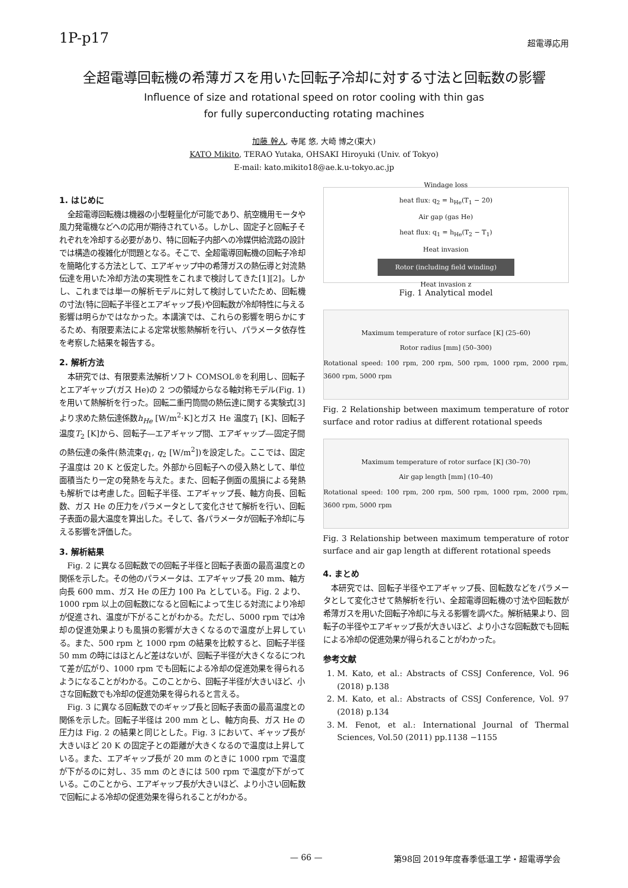1P-p17
超電導応用
全超電導回転機の希薄ガスを用いた回転子冷却に対する寸法と回転数の影響
Influence of size and rotational speed on rotor cooling with thin gas
for fully superconducting rotating machines
加藤 幹人, 寺尾 悠, 大崎 博之(東大)
KATO Mikito, TERAO Yutaka, OHSAKI Hiroyuki (Univ. of Tokyo)
E-mail: kato.mikito18@ae.k.u-tokyo.ac.jp
1. はじめに
全超電導回転機は機器の小型軽量化が可能であり、航空機用モータや風力発電機などへの応用が期待されている。しかし、固定子と回転子それぞれを冷却する必要があり、特に回転子内部への冷媒供給流路の設計では構造の複雑化が問題となる。そこで、全超電導回転機の回転子冷却を簡略化する方法として、エアギャップ中の希薄ガスの熱伝導と対流熱伝達を用いた冷却方法の実現性をこれまで検討してきた[1][2]。しかし、これまでは単一の解析モデルに対して検討していたため、回転機の寸法(特に回転子半径とエアギャップ長)や回転数が冷却特性に与える影響は明らかではなかった。本講演では、これらの影響を明らかにするため、有限要素法による定常状態熱解析を行い、パラメータ依存性を考察した結果を報告する。
2. 解析方法
本研究では、有限要素法解析ソフト COMSOL®を利用し、回転子とエアギャップ(ガス He)の 2 つの領域からなる軸対称モデル(Fig. 1)を用いて熱解析を行った。回転二重円筒間の熱伝達に関する実験式[3]より求めた熱伝達係数h<sub>He</sub> [W/m<sup>2</sup>·K]とガス He 温度T<sub>1</sub> [K]、回転子温度T<sub>2</sub> [K]から、回転子―エアギャップ間、エアギャップ―固定子間の熱伝達の条件(熱流束q<sub>1</sub>, q<sub>2</sub> [W/m<sup>2</sup>])を設定した。ここでは、固定子温度は 20 K と仮定した。外部から回転子への侵入熱として、単位面積当たり一定の発熱を与えた。また、回転子側面の風損による発熱も解析では考慮した。回転子半径、エアギャップ長、軸方向長、回転数、ガス He の圧力をパラメータとして変化させて解析を行い、回転子表面の最大温度を算出した。そして、各パラメータが回転子冷却に与える影響を評価した。
3. 解析結果
Fig. 2 に異なる回転数での回転子半径と回転子表面の最高温度との関係を示した。その他のパラメータは、エアギャップ長 20 mm、軸方向長 600 mm、ガス He の圧力 100 Pa としている。Fig. 2 より、1000 rpm 以上の回転数になると回転によって生じる対流により冷却が促進され、温度が下がることがわかる。ただし、5000 rpm では冷却の促進効果よりも風損の影響が大きくなるので温度が上昇している。また、500 rpm と 1000 rpm の結果を比較すると、回転子半径 50 mm の時にはほとんど差はないが、回転子半径が大きくなるにつれて差が広がり、1000 rpm でも回転による冷却の促進効果を得られるようになることがわかる。このことから、回転子半径が大きいほど、小さな回転数でも冷却の促進効果を得られると言える。
Fig. 3 に異なる回転数でのギャップ長と回転子表面の最高温度との関係を示した。回転子半径は 200 mm とし、軸方向長、ガス He の圧力は Fig. 2 の結果と同じとした。Fig. 3 において、ギャップ長が大きいほど 20 K の固定子との距離が大きくなるので温度は上昇している。また、エアギャップ長が 20 mm のときに 1000 rpm で温度が下がるのに対し、35 mm のときには 500 rpm で温度が下がっている。このことから、エアギャップ長が大きいほど、より小さい回転数で回転による冷却の促進効果を得られることがわかる。
Windage loss
heat flux: q<sub>2</sub> = h<sub>He</sub>(T<sub>1</sub> − 20)
Air gap (gas He)
heat flux: q<sub>1</sub> = h<sub>He</sub>(T<sub>2</sub> − T<sub>1</sub>)
Heat invasion
Rotor (including field winding)
Heat invasion z
Fig. 1 Analytical model
Maximum temperature of rotor surface [K] (25–60)
Rotor radius [mm] (50–300)
Rotational speed: 100 rpm, 200 rpm, 500 rpm, 1000 rpm, 2000 rpm, 3600 rpm, 5000 rpm
Fig. 2 Relationship between maximum temperature of rotor surface and rotor radius at different rotational speeds
Maximum temperature of rotor surface [K] (30–70)
Air gap length [mm] (10–40)
Rotational speed: 100 rpm, 200 rpm, 500 rpm, 1000 rpm, 2000 rpm, 3600 rpm, 5000 rpm
Fig. 3 Relationship between maximum temperature of rotor surface and air gap length at different rotational speeds
4. まとめ
本研究では、回転子半径やエアギャップ長、回転数などをパラメータとして変化させて熱解析を行い、全超電導回転機の寸法や回転数が希薄ガスを用いた回転子冷却に与える影響を調べた。解析結果より、回転子の半径やエアギャップ長が大きいほど、より小さな回転数でも回転による冷却の促進効果が得られることがわかった。
参考文献
1. M. Kato, et al.: Abstracts of CSSJ Conference, Vol. 96 (2018) p.138
2. M. Kato, et al.: Abstracts of CSSJ Conference, Vol. 97 (2018) p.134
3. M. Fenot, et al.: International Journal of Thermal Sciences, Vol.50 (2011) pp.1138 −1155
— 66 — 第98回 2019年度春季低温工学・超電導学会